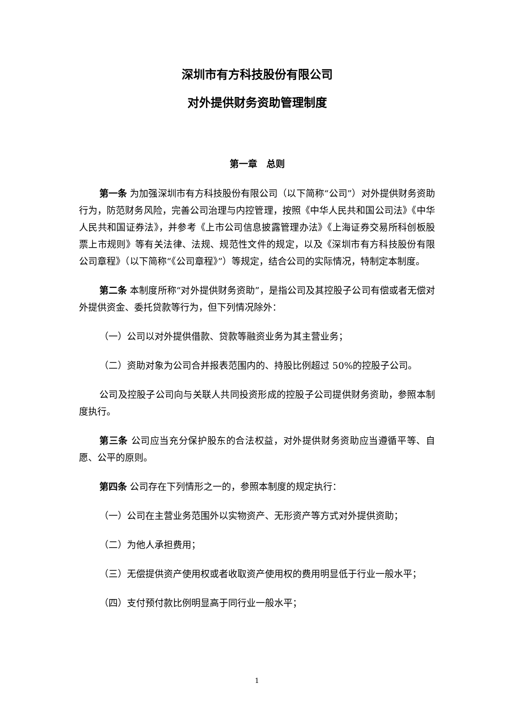深圳市有方科技股份有限公司
对外提供财务资助管理制度
第一章　总则
第一条 为加强深圳市有方科技股份有限公司（以下简称“公司”）对外提供财务资助行为，防范财务风险，完善公司治理与内控管理，按照《中华人民共和国公司法》《中华人民共和国证券法》，并参考《上市公司信息披露管理办法》《上海证券交易所科创板股票上市规则》等有关法律、法规、规范性文件的规定，以及《深圳市有方科技股份有限公司章程》（以下简称“《公司章程》”）等规定，结合公司的实际情况，特制定本制度。
第二条 本制度所称“对外提供财务资助”，是指公司及其控股子公司有偿或者无偿对外提供资金、委托贷款等行为，但下列情况除外：
（一）公司以对外提供借款、贷款等融资业务为其主营业务；
（二）资助对象为公司合并报表范围内的、持股比例超过 50%的控股子公司。
公司及控股子公司向与关联人共同投资形成的控股子公司提供财务资助，参照本制度执行。
第三条 公司应当充分保护股东的合法权益，对外提供财务资助应当遵循平等、自愿、公平的原则。
第四条 公司存在下列情形之一的，参照本制度的规定执行：
（一）公司在主营业务范围外以实物资产、无形资产等方式对外提供资助；
（二）为他人承担费用；
（三）无偿提供资产使用权或者收取资产使用权的费用明显低于行业一般水平；
（四）支付预付款比例明显高于同行业一般水平；
1